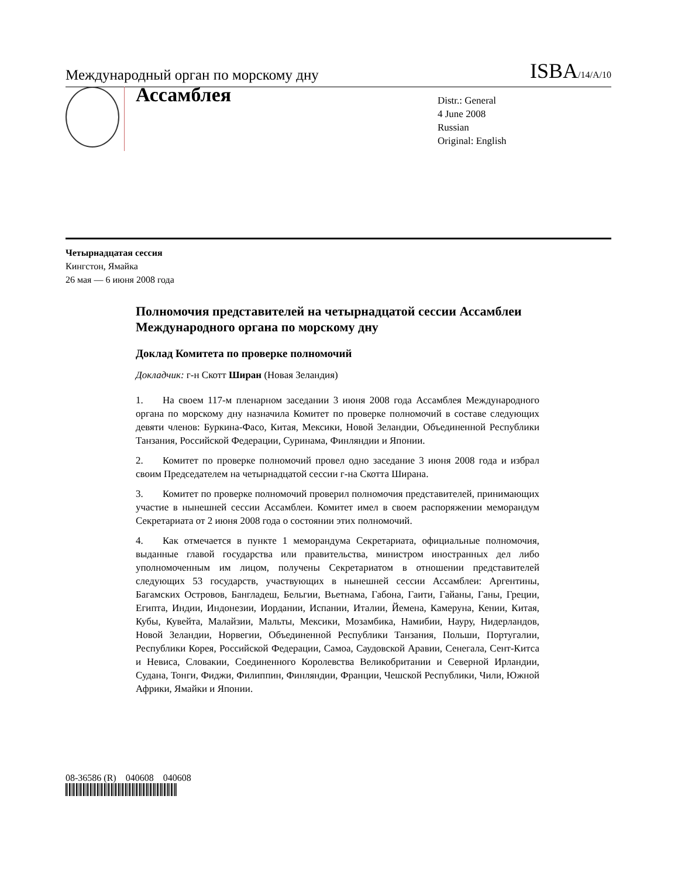Международный орган по морскому дну ISBA/14/A/10
Ассамблея
Distr.: General
4 June 2008
Russian
Original: English
Четырнадцатая сессия
Кингстон, Ямайка
26 мая — 6 июня 2008 года
Полномочия представителей на четырнадцатой сессии Ассамблеи Международного органа по морскому дну
Доклад Комитета по проверке полномочий
Докладчик: г-н Скотт Ширан (Новая Зеландия)
1. На своем 117-м пленарном заседании 3 июня 2008 года Ассамблея Международного органа по морскому дну назначила Комитет по проверке полномочий в составе следующих девяти членов: Буркина-Фасо, Китая, Мексики, Новой Зеландии, Объединенной Республики Танзания, Российской Федерации, Суринама, Финляндии и Японии.
2. Комитет по проверке полномочий провел одно заседание 3 июня 2008 года и избрал своим Председателем на четырнадцатой сессии г-на Скотта Ширана.
3. Комитет по проверке полномочий проверил полномочия представителей, принимающих участие в нынешней сессии Ассамблеи. Комитет имел в своем распоряжении меморандум Секретариата от 2 июня 2008 года о состоянии этих полномочий.
4. Как отмечается в пункте 1 меморандума Секретариата, официальные полномочия, выданные главой государства или правительства, министром иностранных дел либо уполномоченным им лицом, получены Секретариатом в отношении представителей следующих 53 государств, участвующих в нынешней сессии Ассамблеи: Аргентины, Багамских Островов, Бангладеш, Бельгии, Вьетнама, Габона, Гаити, Гайаны, Ганы, Греции, Египта, Индии, Индонезии, Иордании, Испании, Италии, Йемена, Камеруна, Кении, Китая, Кубы, Кувейта, Малайзии, Мальты, Мексики, Мозамбика, Намибии, Науру, Нидерландов, Новой Зеландии, Норвегии, Объединенной Республики Танзания, Польши, Португалии, Республики Корея, Российской Федерации, Самоа, Саудовской Аравии, Сенегала, Сент-Китса и Невиса, Словакии, Соединенного Королевства Великобритании и Северной Ирландии, Судана, Тонги, Фиджи, Филиппин, Финляндии, Франции, Чешской Республики, Чили, Южной Африки, Ямайки и Японии.
08-36586 (R) 040608 040608